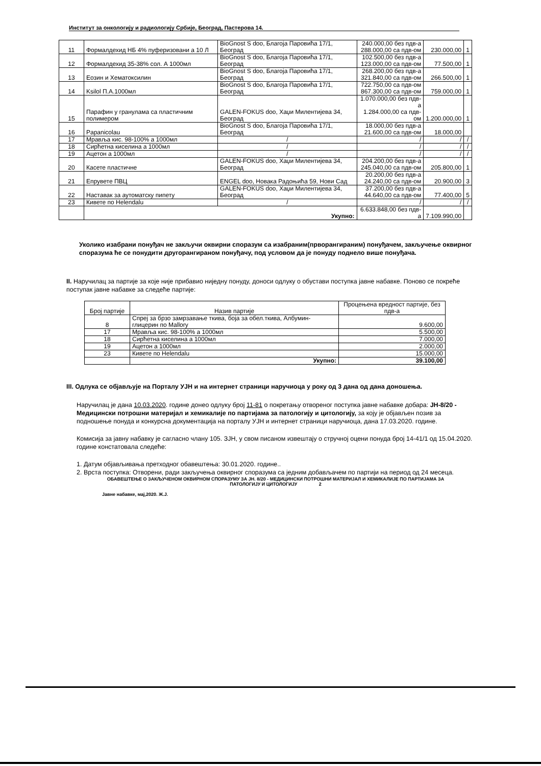Институт за онкологију и радиологију Србије, Београд, Пастерова 14.
| 11 | Формалдехид НБ 4% пуферизовани а 10 Л | BioGnost S doo, Благоја Паровића 17/1, Београд | 240.000,00 без пдв-а 288.000,00 са пдв-ом | 230.000,00 | 1 |
| 12 | Формалдехид 35-38% сол. А 1000мл | BioGnost S doo, Благоја Паровића 17/1, Београд | 102.500,00 без пдв-а 123.000,00 са пдв-ом | 77.500,00 | 1 |
| 13 | Еозин и Хематоксилин | BioGnost S doo, Благоја Паровића 17/1, Београд | 268.200,00 без пдв-а 321.840,00 са пдв-ом | 266.500,00 | 1 |
| 14 | Ksilol П.А.1000мл | BioGnost S doo, Благоја Паровића 17/1, Београд | 722.750,00 са пдв-ом 867.300,00 са пдв-ом | 759.000,00 | 1 |
| 15 | Парафин у гранулама са пластичним полимером | GALEN-FOKUS doo, Хаџи Милентијева 34, Београд | 1.070.000,00 без пдв-а 1.284.000,00 са пдв-ом | 1.200.000,00 | 1 |
| 16 | Papanicolau | BioGnost S doo, Благоја Паровића 17/1, Београд | 18.000,00 без пдв-а 21.600,00 са пдв-ом | 18.000,00 | |
| 17 | Мрављa кис. 98-100% а 1000мл | / | / | / | / |
| 18 | Сирћетна киселина а 1000мл | / | / | / | / |
| 19 | Ацетон а 1000мл | / | / | / | / |
| 20 | Касете пластичне | GALEN-FOKUS doo, Хаџи Милентијева 34, Београд | 204.200,00 без пдв-а 245.040,00 са пдв-ом | 205.800,00 | 1 |
| 21 | Епрувете ПВЦ | ENGEL doo, Новака Радоњића 59, Нови Сад | 20.200,00 без пдв-а 24.240,00 са пдв-ом | 20.900,00 | 3 |
| 22 | Наставак за аутоматску пипету | GALEN-FOKUS doo, Хаџи Милентијева 34, Београд | 37.200,00 без пдв-а 44.640,00 са пдв-ом | 77.400,00 | 5 |
| 23 | Кивете по Helendalu | / | / | / | / |
| | Укупно: | | 6.633.848,00 без пдв-а | 7.109.990,00 | |
Уколико изабрани понуђач не закључи оквирни споразум са изабраним(прворангираним) понуђачем, закључење оквирног споразума ће се понудити другорангираном понуђачу, под условом да је понуду поднело више понуђача.
II. Наручилац за партије за које није прибавио ниједну понуду, доноси одлуку о обустави поступка јавне набавке. Поново се покреће поступак јавне набавке за следеће партије:
| Број партије | Назив партије | Процењена вредност партије, без пдв-а |
| --- | --- | --- |
| 8 | Спреј за брзо замрзавање ткива, боја за обел.ткива, Албумин-глицерин по Mallory | 9.600,00 |
| 17 | Мрављa кис. 98-100% а 1000мл | 5.500,00 |
| 18 | Сирћетна киселина а 1000мл | 7.000,00 |
| 19 | Ацетон а 1000мл | 2.000,00 |
| 23 | Кивете по Helendalu | 15.000,00 |
| | Укупно: | 39.100,00 |
III. Одлука се објављује на Порталу УЈН и на интернет страници наручиоца у року од 3 дана од дана доношења.
Наручилац је дана 10.03.2020. године донео одлуку број 11-81 о покретању отвореног поступка јавне набавке добара: ЈН-8/20 - Медицински потрошни материјал и хемикалије по партијама за патологију и цитологију, за коју је објављен позив за подношење понуда и конкурсна документација на порталу УЈН и интернет страници наручиоца, дана 17.03.2020. године.
Комисија за јавну набавку је сагласно члану 105. ЗЈН, у свом писаном извештају о стручној оцени понуда број 14-41/1 од 15.04.2020. године констатовала следеће:
1. Датум објављивања претходног обавештења: 30.01.2020. године..
2. Врста поступка: Отворени, ради закључења оквирног споразума са једним добављачем по партији на период од 24 месеца.
ОБАВЕШТЕЊЕ О ЗАКЉУЧЕНОМ ОКВИРНОМ СПОРАЗУМУ ЗА ЈН. 8/20 - МЕДИЦИНСКИ ПОТРОШНИ МАТЕРИЈАЛ И ХЕМИКАЛИЈЕ ПО ПАРТИЈАМА ЗА ПАТОЛОГИЈУ И ЦИТОЛОГИЈУ 2
Јавне набавке, мај,2020. Ж.Ј.